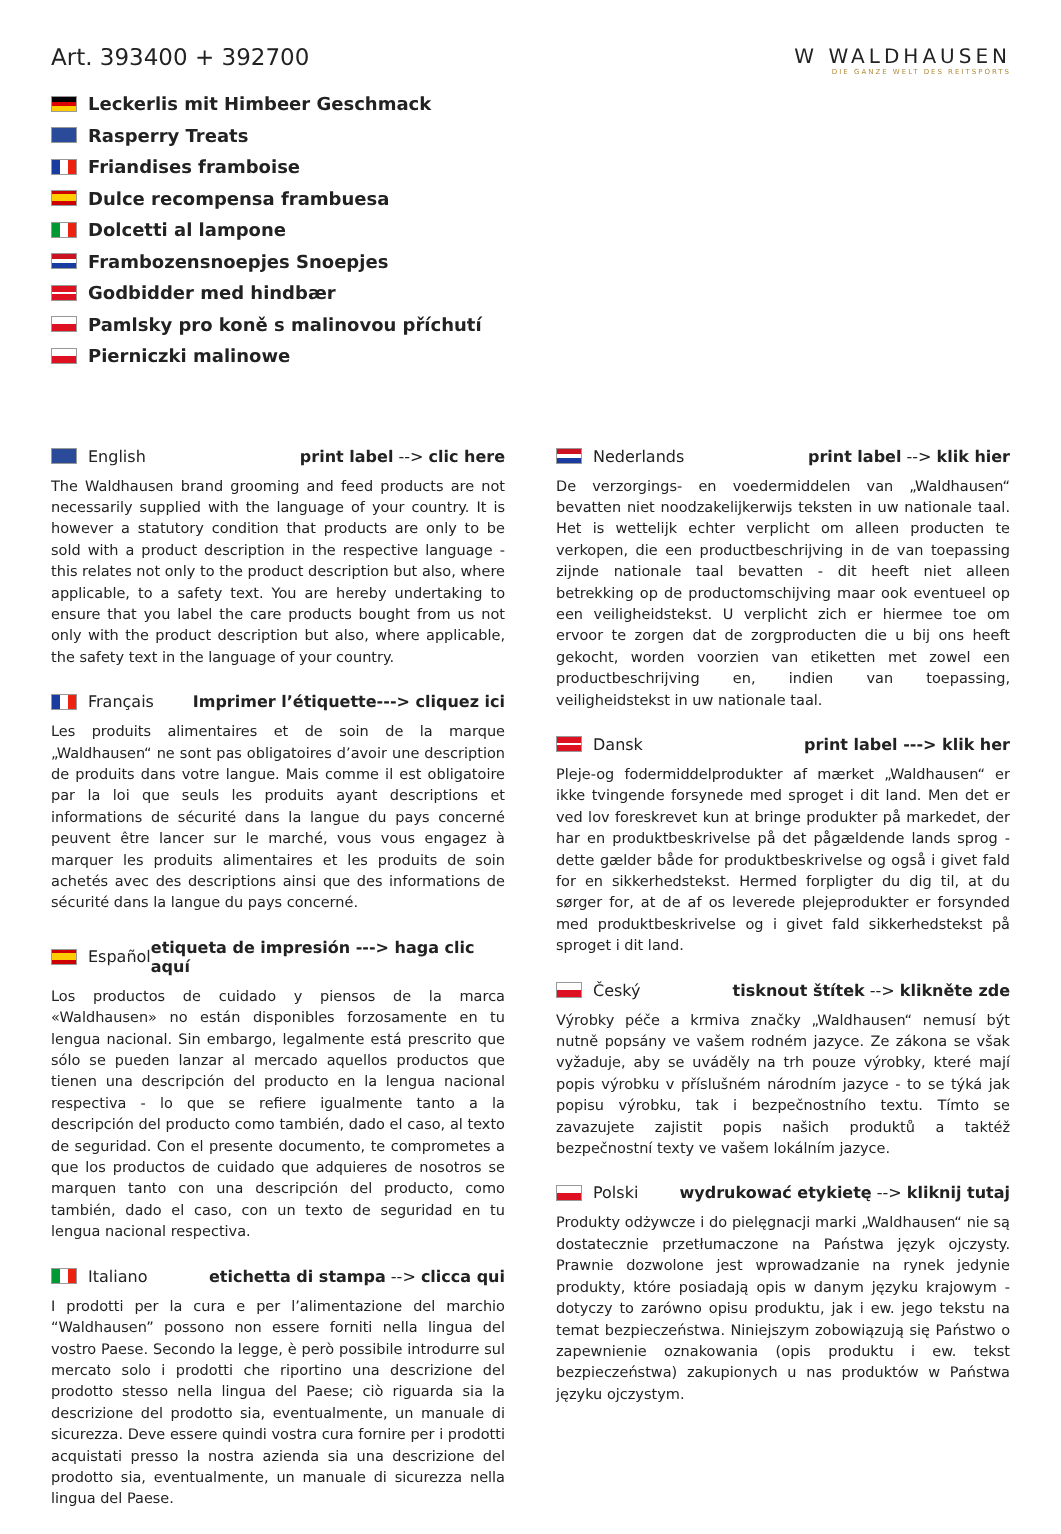Art. 393400 + 392700
Leckerlis mit Himbeer Geschmack
Rasperry Treats
Friandises framboise
Dulce recompensa frambuesa
Dolcetti al lampone
Frambozensnoepjes Snoepjes
Godbidder med hindbær
Pamlsky pro koně s malinovou příchutí
Pierniczki malinowe
W WALDHAUSEN
DIE GANZE WELT DES REITSPORTS
English print label --> clic here
The Waldhausen brand grooming and feed products are not necessarily supplied with the language of your country. It is however a statutory condition that products are only to be sold with a product description in the respective language - this relates not only to the product description but also, where applicable, to a safety text. You are hereby undertaking to ensure that you label the care products bought from us not only with the product description but also, where applicable, the safety text in the language of your country.
Français Imprimer l’étiquette---> cliquez ici
Les produits alimentaires et de soin de la marque „Waldhausen“ ne sont pas obligatoires d’avoir une description de produits dans votre langue. Mais comme il est obligatoire par la loi que seuls les produits ayant descriptions et informations de sécurité dans la langue du pays concerné peuvent être lancer sur le marché, vous vous engagez à marquer les produits alimentaires et les produits de soin achetés avec des descriptions ainsi que des informations de sécurité dans la langue du pays concerné.
Español etiqueta de impresión ---> haga clic aquí
Los productos de cuidado y piensos de la marca «Waldhausen» no están disponibles forzosamente en tu lengua nacional. Sin embargo, legalmente está prescrito que sólo se pueden lanzar al mercado aquellos productos que tienen una descripción del producto en la lengua nacional respectiva - lo que se refiere igualmente tanto a la descripción del producto como también, dado el caso, al texto de seguridad. Con el presente documento, te comprometes a que los productos de cuidado que adquieres de nosotros se marquen tanto con una descripción del producto, como también, dado el caso, con un texto de seguridad en tu lengua nacional respectiva.
Italiano etichetta di stampa --> clicca qui
I prodotti per la cura e per l’alimentazione del marchio “Waldhausen” possono non essere forniti nella lingua del vostro Paese. Secondo la legge, è però possibile introdurre sul mercato solo i prodotti che riportino una descrizione del prodotto stesso nella lingua del Paese; ciò riguarda sia la descrizione del prodotto sia, eventualmente, un manuale di sicurezza. Deve essere quindi vostra cura fornire per i prodotti acquistati presso la nostra azienda sia una descrizione del prodotto sia, eventualmente, un manuale di sicurezza nella lingua del Paese.
Nederlands print label --> klik hier
De verzorgings- en voedermiddelen van „Waldhausen“ bevatten niet noodzakelijkerwijs teksten in uw nationale taal. Het is wettelijk echter verplicht om alleen producten te verkopen, die een productbeschrijving in de van toepassing zijnde nationale taal bevatten - dit heeft niet alleen betrekking op de productomschijving maar ook eventueel op een veiligheidstekst. U verplicht zich er hiermee toe om ervoor te zorgen dat de zorgproducten die u bij ons heeft gekocht, worden voorzien van etiketten met zowel een productbeschrijving en, indien van toepassing, veiligheidstekst in uw nationale taal.
Dansk print label ---> klik her
Pleje-og fodermiddelprodukter af mærket „Waldhausen“ er ikke tvingende forsynede med sproget i dit land. Men det er ved lov foreskrevet kun at bringe produkter på markedet, der har en produktbeskrivelse på det pågældende lands sprog - dette gælder både for produktbeskrivelse og også i givet fald for en sikkerhedstekst. Hermed forpligter du dig til, at du sørger for, at de af os leverede plejeprodukter er forsynded med produktbeskrivelse og i givet fald sikkerhedstekst på sproget i dit land.
Český tisknout štítek --> klikněte zde
Výrobky péče a krmiva značky „Waldhausen“ nemusí být nutně popsány ve vašem rodném jazyce. Ze zákona se však vyžaduje, aby se uváděly na trh pouze výrobky, které mají popis výrobku v příslušném národním jazyce - to se týká jak popisu výrobku, tak i bezpečnostního textu. Tímto se zavazujete zajistit popis našich produktů a taktéž bezpečnostní texty ve vašem lokálním jazyce.
Polski wydrukować etykietę --> kliknij tutaj
Produkty odżywcze i do pielęgnacji marki „Waldhausen“ nie są dostatecznie przetłumaczone na Państwa język ojczysty. Prawnie dozwolone jest wprowadzanie na rynek jedynie produkty, które posiadają opis w danym języku krajowym - dotyczy to zarówno opisu produktu, jak i ew. jego tekstu na temat bezpieczeństwa. Niniejszym zobowiązują się Państwo o zapewnienie oznakowania (opis produktu i ew. tekst bezpieczeństwa) zakupionych u nas produktów w Państwa języku ojczystym.